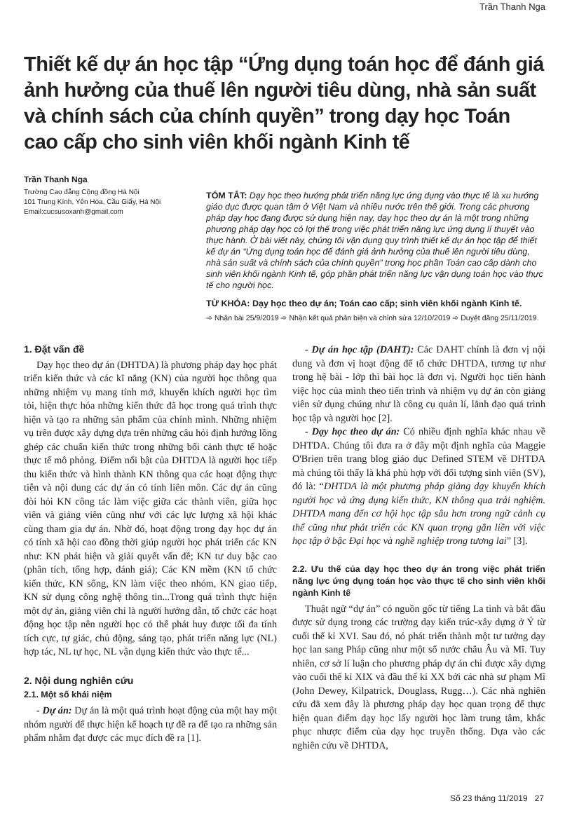Trần Thanh Nga
Thiết kế dự án học tập “Ứng dụng toán học để đánh giá ảnh hưởng của thuế lên người tiêu dùng, nhà sản suất và chính sách của chính quyền” trong dạy học Toán cao cấp cho sinh viên khối ngành Kinh tế
Trần Thanh Nga
Trường Cao đẳng Cộng đồng Hà Nội
101 Trung Kính, Yên Hòa, Cầu Giấy, Hà Nội
Email:cucsusoxanh@gmail.com
TÓM TẮT: Dạy học theo hướng phát triển năng lực ứng dụng vào thực tế là xu hướng giáo dục được quan tâm ở Việt Nam và nhiều nước trên thế giới. Trong các phương pháp dạy học đang được sử dụng hiện nay, dạy học theo dự án là một trong những phương pháp dạy học có lợi thế trong việc phát triển năng lực ứng dụng lí thuyết vào thực hành. Ở bài viết này, chúng tôi vận dụng quy trình thiết kế dự án học tập để thiết kế dự án “Ứng dụng toán học để đánh giá ảnh hưởng của thuế lên người tiêu dùng, nhà sản suất và chính sách của chính quyền” trong học phần Toán cao cấp dành cho sinh viên khối ngành Kinh tế, góp phần phát triển năng lực vận dụng toán học vào thực tế cho người học.
TỪ KHÓA: Dạy học theo dự án; Toán cao cấp; sinh viên khối ngành Kinh tế.
➾ Nhận bài 25/9/2019 ➾ Nhận kết quả phản biện và chỉnh sửa 12/10/2019 ➾ Duyệt đăng 25/11/2019.
1. Đặt vấn đề
Dạy học theo dự án (DHTDA) là phương pháp dạy học phát triển kiến thức và các kĩ năng (KN) của người học thông qua những nhiệm vụ mang tính mở, khuyến khích người học tìm tòi, hiện thực hóa những kiến thức đã học trong quá trình thực hiện và tạo ra những sản phẩm của chính mình. Những nhiệm vụ trên được xây dựng dựa trên những câu hỏi định hướng lồng ghép các chuẩn kiến thức trong những bối cảnh thực tế hoặc thực tế mô phỏng. Điểm nổi bật của DHTDA là người học tiếp thu kiến thức và hình thành KN thông qua các hoạt động thực tiễn và nội dung các dự án có tính liên môn. Các dự án cũng đòi hỏi KN công tác làm việc giữa các thành viên, giữa học viên và giảng viên cũng như với các lực lượng xã hội khác cùng tham gia dự án. Nhờ đó, hoạt động trong dạy học dự án có tính xã hội cao đồng thời giúp người học phát triển các KN như: KN phát hiện và giải quyết vấn đề; KN tư duy bậc cao (phân tích, tổng hợp, đánh giá); Các KN mềm (KN tổ chức kiến thức, KN sống, KN làm việc theo nhóm, KN giao tiếp, KN sử dụng công nghệ thông tin...Trong quá trình thực hiện một dự án, giảng viên chỉ là người hướng dẫn, tổ chức các hoạt động học tập nên người học có thể phát huy được tối đa tính tích cực, tự giác, chủ động, sáng tạo, phát triển năng lực (NL) hợp tác, NL tự học, NL vận dụng kiến thức vào thực tế...
2. Nội dung nghiên cứu
2.1. Một số khái niệm
- Dự án: Dự án là một quá trình hoạt động của một hay một nhóm người để thực hiện kế hoạch tự đề ra để tạo ra những sản phẩm nhằm đạt được các mục đích đề ra [1].
- Dự án học tập (DAHT): Các DAHT chính là đơn vị nội dung và đơn vị hoạt động để tổ chức DHTDA, tương tự như trong hệ bài - lớp thì bài học là đơn vị. Người học tiến hành việc học của mình theo tiến trình và nhiệm vụ dự án còn giảng viên sử dụng chúng như là công cụ quản lí, lãnh đạo quá trình học tập và người học [2].
- Dạy học theo dự án: Có nhiều định nghĩa khác nhau về DHTDA. Chúng tôi đưa ra ở đây một định nghĩa của Maggie O'Brien trên trang blog giáo dục Defined STEM về DHTDA mà chúng tôi thấy là khá phù hợp với đối tượng sinh viên (SV), đó là: “DHTDA là một phương pháp giảng dạy khuyến khích người học và ứng dụng kiến thức, KN thông qua trải nghiệm. DHTDA mang đến cơ hội học tập sâu hơn trong ngữ cảnh cụ thể cũng như phát triển các KN quan trọng gắn liền với việc học tập ở bậc Đại học và nghề nghiệp trong tương lai” [3].
2.2. Ưu thế của dạy học theo dự án trong việc phát triển năng lực ứng dụng toán học vào thực tế cho sinh viên khối ngành Kinh tế
Thuật ngữ “dự án” có nguồn gốc từ tiếng La tinh và bắt đầu được sử dụng trong các trường dạy kiến trúc-xây dựng ở Ý từ cuối thế kỉ XVI. Sau đó, nó phát triển thành một tư tưởng dạy học lan sang Pháp cũng như một số nước châu Âu và Mĩ. Tuy nhiên, cơ sở lí luận cho phương pháp dự án chỉ được xây dựng vào cuối thế kỉ XIX và đầu thế kỉ XX bởi các nhà sư phạm Mĩ (John Dewey, Kilpatrick, Douglass, Rugg…). Các nhà nghiên cứu đã xem đây là phương pháp dạy học quan trọng để thực hiện quan điểm dạy học lấy người học làm trung tâm, khắc phục nhược điểm của dạy học truyền thống. Dựa vào các nghiên cứu về DHTDA,
Số 23 tháng 11/2019 27